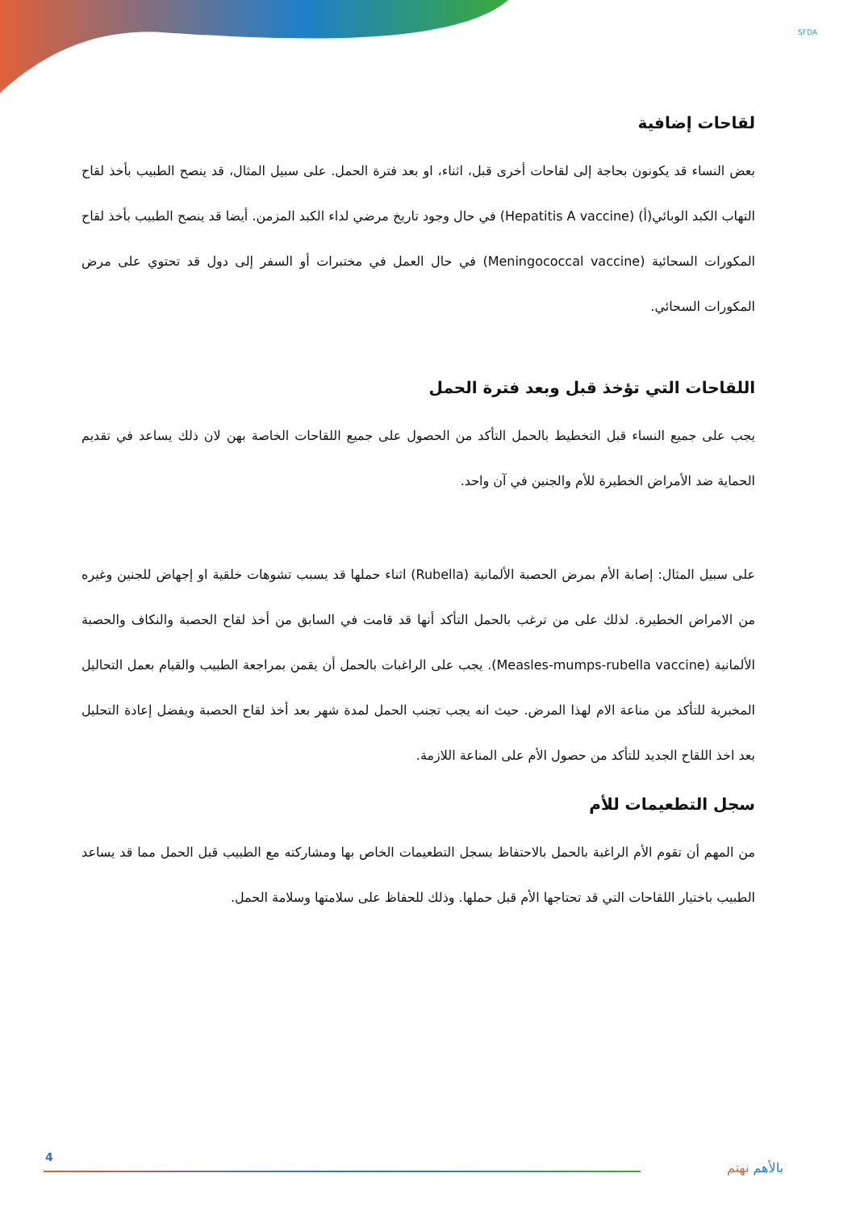SFDA
لقاحات إضافية
بعض النساء قد يكونون بحاجة إلى لقاحات أخرى قبل، اثناء، او بعد فترة الحمل. على سبيل المثال، قد ينصح الطبيب بأخذ لقاح التهاب الكبد الوبائي(أ) (Hepatitis A vaccine) في حال وجود تاريخ مرضي لداء الكبد المزمن. أيضا قد ينصح الطبيب بأخذ لقاح المكورات السحائية (Meningococcal vaccine) في حال العمل في مختبرات أو السفر إلى دول قد تحتوي على مرض المكورات السحائي.
اللقاحات التي تؤخذ قبل وبعد فترة الحمل
يجب على جميع النساء قبل التخطيط بالحمل التأكد من الحصول على جميع اللقاحات الخاصة بهن لان ذلك يساعد في تقديم الحماية ضد الأمراض الخطيرة للأم والجنين في آن واحد.
على سبيل المثال: إصابة الأم بمرض الحصبة الألمانية (Rubella) اثناء حملها قد يسبب تشوهات خلقية او إجهاض للجنين وغيره من الامراض الخطيرة. لذلك على من ترغب بالحمل التأكد أنها قد قامت في السابق من أخذ لقاح الحصبة والنكاف والحصبة الألمانية (Measles-mumps-rubella vaccine). يجب على الراغبات بالحمل أن يقمن بمراجعة الطبيب والقيام بعمل التحاليل المخبرية للتأكد من مناعة الام لهذا المرض. حيث انه يجب تجنب الحمل لمدة شهر بعد أخذ لقاح الحصبة ويفضل إعادة التحليل بعد اخذ اللقاح الجديد للتأكد من حصول الأم على المناعة اللازمة.
سجل التطعيمات للأم
من المهم أن تقوم الأم الراغبة بالحمل بالاحتفاظ بسجل التطعيمات الخاص بها ومشاركته مع الطبيب قبل الحمل مما قد يساعد الطبيب باختيار اللقاحات التي قد تحتاجها الأم قبل حملها. وذلك للحفاظ على سلامتها وسلامة الحمل.
4
بالأهم نهتم